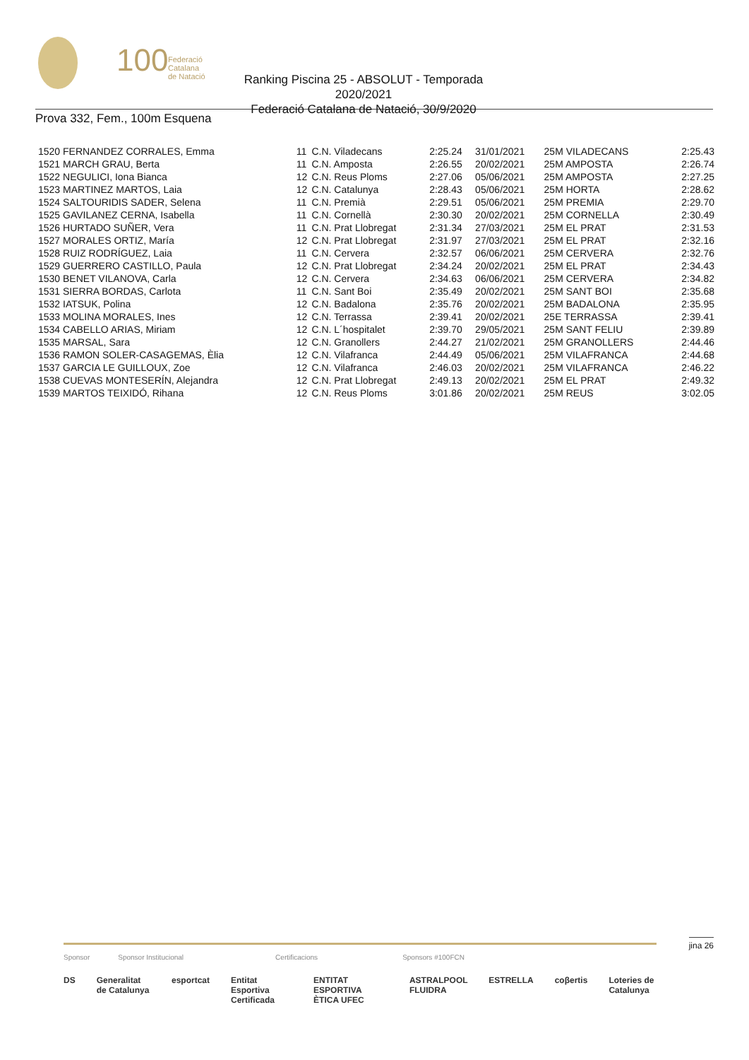100
Federació
Catalana
de Natació
Ranking Piscina 25 - ABSOLUT - Temporada 2020/2021
Federació Catalana de Natació, 30/9/2020
Prova 332, Fem., 100m Esquena
| 1520 FERNANDEZ CORRALES, Emma | 11 | C.N. Viladecans | 2:25.24 | 31/01/2021 | 25M VILADECANS | 2:25.43 |
| 1521 MARCH GRAU, Berta | 11 | C.N. Amposta | 2:26.55 | 20/02/2021 | 25M AMPOSTA | 2:26.74 |
| 1522 NEGULICI, Iona Bianca | 12 | C.N. Reus Ploms | 2:27.06 | 05/06/2021 | 25M AMPOSTA | 2:27.25 |
| 1523 MARTINEZ MARTOS, Laia | 12 | C.N. Catalunya | 2:28.43 | 05/06/2021 | 25M HORTA | 2:28.62 |
| 1524 SALTOURIDIS SADER, Selena | 11 | C.N. Premià | 2:29.51 | 05/06/2021 | 25M PREMIA | 2:29.70 |
| 1525 GAVILANEZ CERNA, Isabella | 11 | C.N. Cornellà | 2:30.30 | 20/02/2021 | 25M CORNELLA | 2:30.49 |
| 1526 HURTADO SUÑER, Vera | 11 | C.N. Prat Llobregat | 2:31.34 | 27/03/2021 | 25M EL PRAT | 2:31.53 |
| 1527 MORALES ORTIZ, María | 12 | C.N. Prat Llobregat | 2:31.97 | 27/03/2021 | 25M EL PRAT | 2:32.16 |
| 1528 RUIZ RODRÍGUEZ, Laia | 11 | C.N. Cervera | 2:32.57 | 06/06/2021 | 25M CERVERA | 2:32.76 |
| 1529 GUERRERO CASTILLO, Paula | 12 | C.N. Prat Llobregat | 2:34.24 | 20/02/2021 | 25M EL PRAT | 2:34.43 |
| 1530 BENET VILANOVA, Carla | 12 | C.N. Cervera | 2:34.63 | 06/06/2021 | 25M CERVERA | 2:34.82 |
| 1531 SIERRA BORDAS, Carlota | 11 | C.N. Sant Boi | 2:35.49 | 20/02/2021 | 25M SANT BOI | 2:35.68 |
| 1532 IATSUK, Polina | 12 | C.N. Badalona | 2:35.76 | 20/02/2021 | 25M BADALONA | 2:35.95 |
| 1533 MOLINA MORALES, Ines | 12 | C.N. Terrassa | 2:39.41 | 20/02/2021 | 25E TERRASSA | 2:39.41 |
| 1534 CABELLO ARIAS, Miriam | 12 | C.N. L´hospitalet | 2:39.70 | 29/05/2021 | 25M SANT FELIU | 2:39.89 |
| 1535 MARSAL, Sara | 12 | C.N. Granollers | 2:44.27 | 21/02/2021 | 25M GRANOLLERS | 2:44.46 |
| 1536 RAMON SOLER-CASAGEMAS, Èlia | 12 | C.N. Vilafranca | 2:44.49 | 05/06/2021 | 25M VILAFRANCA | 2:44.68 |
| 1537 GARCIA LE GUILLOUX, Zoe | 12 | C.N. Vilafranca | 2:46.03 | 20/02/2021 | 25M VILAFRANCA | 2:46.22 |
| 1538 CUEVAS MONTESERÍN, Alejandra | 12 | C.N. Prat Llobregat | 2:49.13 | 20/02/2021 | 25M EL PRAT | 2:49.32 |
| 1539 MARTOS TEIXIDÓ, Rihana | 12 | C.N. Reus Ploms | 3:01.86 | 20/02/2021 | 25M REUS | 3:02.05 |
jina 26
Sponsor Sponsor Institucional Certificacions Sponsors #100FCN
DS Generalitat de Catalunya esportcat Entitat Esportiva Certificada ENTITAT ESPORTIVA ÈTICA UFEC ASTRALPOOL FLUIDRA ESTRELLA coβertis Loteries de Catalunya